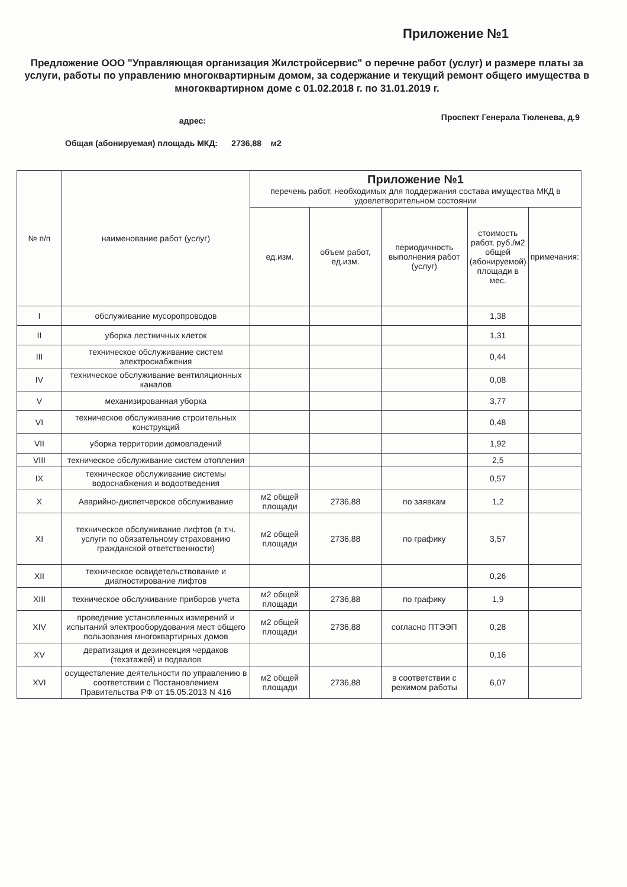Приложение №1
Предложение ООО "Управляющая организация Жилстройсервис" о перечне работ (услуг) и размере платы за услуги, работы по управлению многоквартирным домом, за содержание и текущий ремонт общего имущества в многоквартирном доме с 01.02.2018 г. по 31.01.2019 г.
адрес:
Проспект Генерала Тюленева, д.9
Общая (абонируемая) площадь МКД: 2736,88 м2
| № п/п | наименование работ (услуг) | Приложение №1 перечень работ, необходимых для поддержания состава имущества МКД в удовлетворительном состоянии | | | | |
| --- | --- | --- | --- | --- | --- | --- |
| | | ед.изм. | объем работ, ед.изм. | периодичность выполнения работ (услуг) | стоимость работ, руб./м2 общей (абонируемой) площади в мес. | примечания: |
| I | обслуживание мусоропроводов | | | | 1,38 | |
| II | уборка лестничных клеток | | | | 1,31 | |
| III | техническое обслуживание систем электроснабжения | | | | 0,44 | |
| IV | техническое обслуживание вентиляционных каналов | | | | 0,08 | |
| V | механизированная уборка | | | | 3,77 | |
| VI | техническое обслуживание строительных конструкций | | | | 0,48 | |
| VII | уборка территории домовладений | | | | 1,92 | |
| VIII | техническое обслуживание систем отопления | | | | 2,5 | |
| IX | техническое обслуживание системы водоснабжения и водоотведения | | | | 0,57 | |
| X | Аварийно-диспетчерское обслуживание | м2 общей площади | 2736,88 | по заявкам | 1,2 | |
| XI | техническое обслуживание лифтов (в т.ч. услуги по обязательному страхованию гражданской ответственности) | м2 общей площади | 2736,88 | по графику | 3,57 | |
| XII | техническое освидетельствование и диагностирование лифтов | | | | 0,26 | |
| XIII | техническое обслуживание приборов учета | м2 общей площади | 2736,88 | по графику | 1,9 | |
| XIV | проведение установленных измерений и испытаний электрооборудования мест общего пользования многоквартирных домов | м2 общей площади | 2736,88 | согласно ПТЭЭП | 0,28 | |
| XV | дератизация и дезинсекция чердаков (техэтажей) и подвалов | | | | 0,16 | |
| XVI | осуществление деятельности по управлению в соответствии с Постановлением Правительства РФ от 15.05.2013 N 416 | м2 общей площади | 2736,88 | в соответствии с режимом работы | 6,07 | |